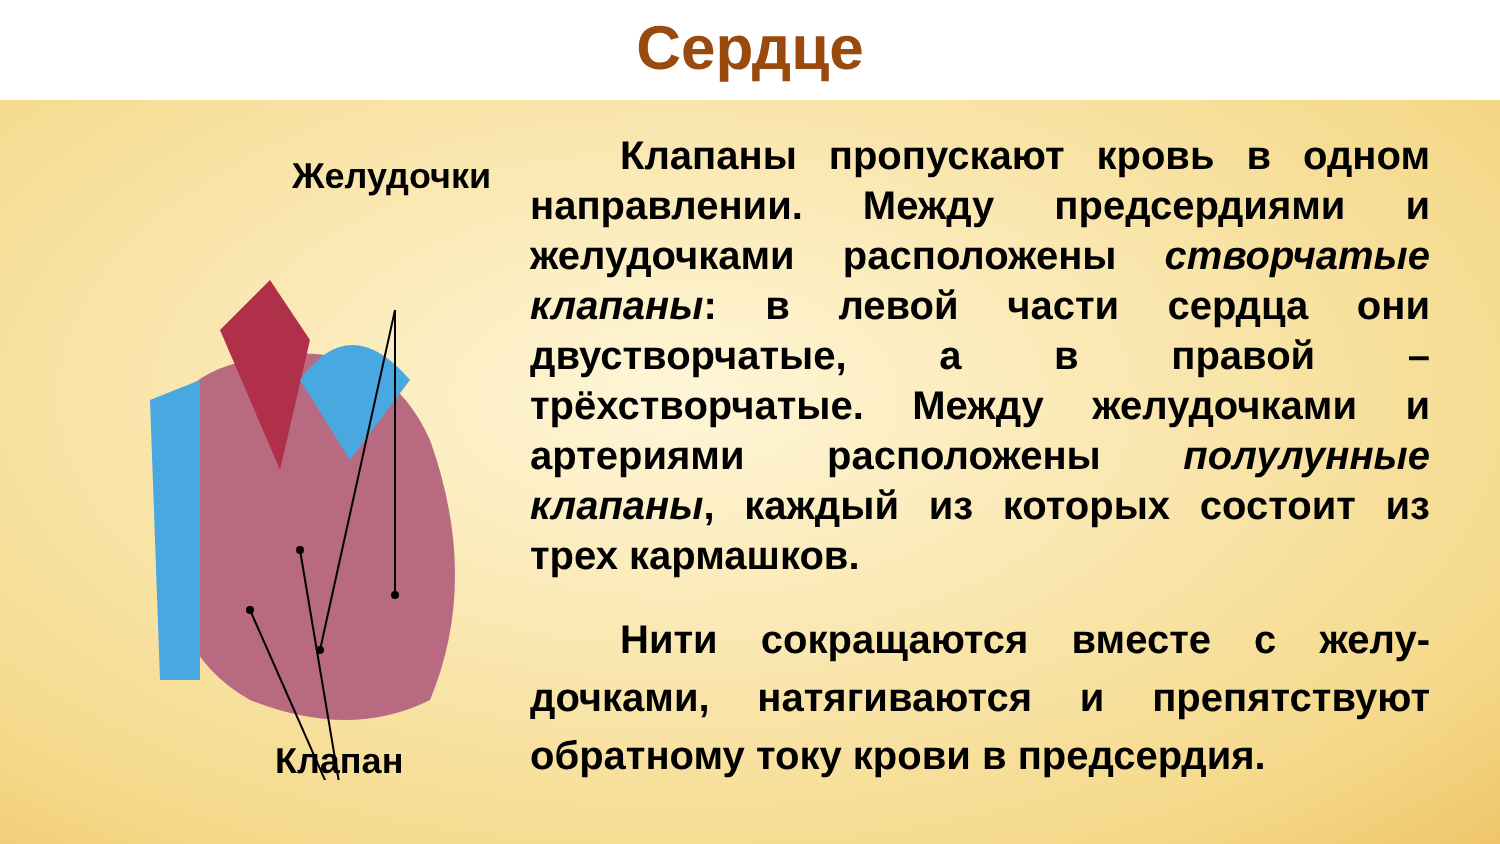Сердце
Желудочки
Клапан
Клапаны пропускают кровь в одном направлении. Между предсердиями и желудочками расположены створчатые клапаны: в левой части сердца они двустворчатые, а в правой – трёхстворчатые. Между желудочками и артериями расположены полулунные клапаны, каждый из которых состоит из трех кармашков.
Нити сокращаются вместе с желу-дочками, натягиваются и препятствуют обратному току крови в предсердия.